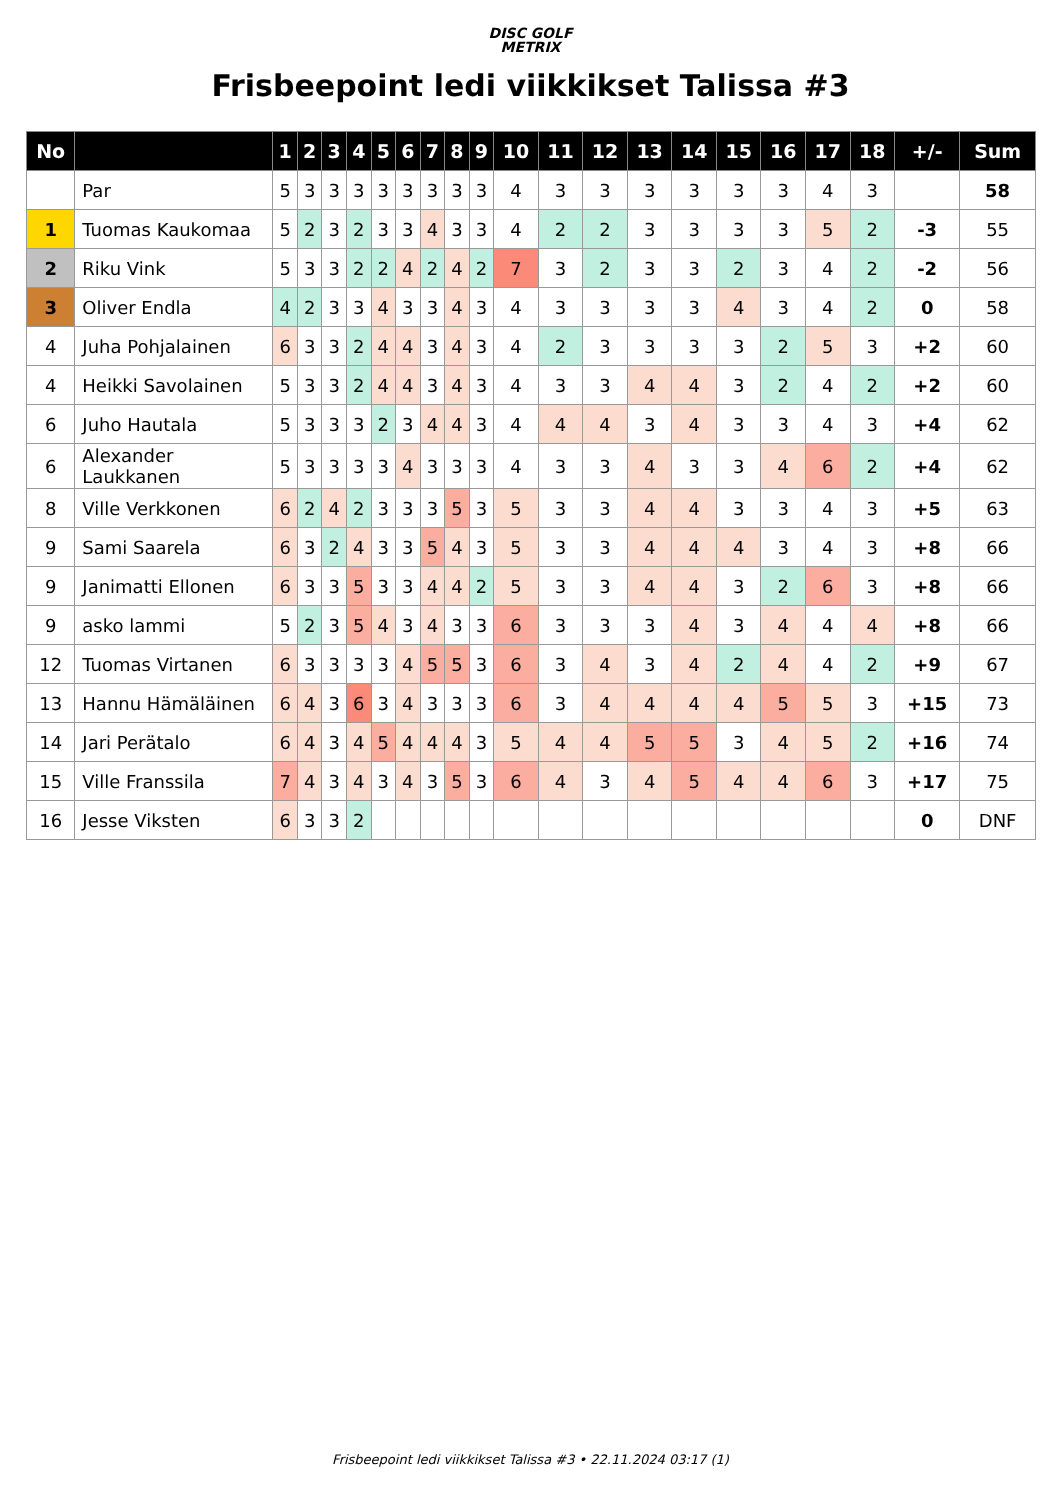DISC GOLF
METRIX
Frisbeepoint ledi viikkikset Talissa #3
| No | | 1 | 2 | 3 | 4 | 5 | 6 | 7 | 8 | 9 | 10 | 11 | 12 | 13 | 14 | 15 | 16 | 17 | 18 | +/- | Sum |
| --- | --- | --- | --- | --- | --- | --- | --- | --- | --- | --- | --- | --- | --- | --- | --- | --- | --- | --- | --- | --- | --- |
| | Par | 5 | 3 | 3 | 3 | 3 | 3 | 3 | 3 | 3 | 4 | 3 | 3 | 3 | 3 | 3 | 3 | 4 | 3 | | 58 |
| 1 | Tuomas Kaukomaa | 5 | 2 | 3 | 2 | 3 | 3 | 4 | 3 | 3 | 4 | 2 | 2 | 3 | 3 | 3 | 3 | 5 | 2 | -3 | 55 |
| 2 | Riku Vink | 5 | 3 | 3 | 2 | 2 | 4 | 2 | 4 | 2 | 7 | 3 | 2 | 3 | 3 | 2 | 3 | 4 | 2 | -2 | 56 |
| 3 | Oliver Endla | 4 | 2 | 3 | 3 | 4 | 3 | 3 | 4 | 3 | 4 | 3 | 3 | 3 | 3 | 4 | 3 | 4 | 2 | 0 | 58 |
| 4 | Juha Pohjalainen | 6 | 3 | 3 | 2 | 4 | 4 | 3 | 4 | 3 | 4 | 2 | 3 | 3 | 3 | 3 | 2 | 5 | 3 | +2 | 60 |
| 4 | Heikki Savolainen | 5 | 3 | 3 | 2 | 4 | 4 | 3 | 4 | 3 | 4 | 3 | 3 | 4 | 4 | 3 | 2 | 4 | 2 | +2 | 60 |
| 6 | Juho Hautala | 5 | 3 | 3 | 3 | 2 | 3 | 4 | 4 | 3 | 4 | 4 | 4 | 3 | 4 | 3 | 3 | 4 | 3 | +4 | 62 |
| 6 | Alexander Laukkanen | 5 | 3 | 3 | 3 | 3 | 4 | 3 | 3 | 3 | 4 | 3 | 3 | 4 | 3 | 3 | 4 | 6 | 2 | +4 | 62 |
| 8 | Ville Verkkonen | 6 | 2 | 4 | 2 | 3 | 3 | 3 | 5 | 3 | 5 | 3 | 3 | 4 | 4 | 3 | 3 | 4 | 3 | +5 | 63 |
| 9 | Sami Saarela | 6 | 3 | 2 | 4 | 3 | 3 | 5 | 4 | 3 | 5 | 3 | 3 | 4 | 4 | 4 | 3 | 4 | 3 | +8 | 66 |
| 9 | Janimatti Ellonen | 6 | 3 | 3 | 5 | 3 | 3 | 4 | 4 | 2 | 5 | 3 | 3 | 4 | 4 | 3 | 2 | 6 | 3 | +8 | 66 |
| 9 | asko lammi | 5 | 2 | 3 | 5 | 4 | 3 | 4 | 3 | 3 | 6 | 3 | 3 | 3 | 4 | 3 | 4 | 4 | 4 | +8 | 66 |
| 12 | Tuomas Virtanen | 6 | 3 | 3 | 3 | 3 | 4 | 5 | 5 | 3 | 6 | 3 | 4 | 3 | 4 | 2 | 4 | 4 | 2 | +9 | 67 |
| 13 | Hannu Hämäläinen | 6 | 4 | 3 | 6 | 3 | 4 | 3 | 3 | 3 | 6 | 3 | 4 | 4 | 4 | 4 | 5 | 5 | 3 | +15 | 73 |
| 14 | Jari Perätalo | 6 | 4 | 3 | 4 | 5 | 4 | 4 | 4 | 3 | 5 | 4 | 4 | 5 | 5 | 3 | 4 | 5 | 2 | +16 | 74 |
| 15 | Ville Franssila | 7 | 4 | 3 | 4 | 3 | 4 | 3 | 5 | 3 | 6 | 4 | 3 | 4 | 5 | 4 | 4 | 6 | 3 | +17 | 75 |
| 16 | Jesse Viksten | 6 | 3 | 3 | 2 | | | | | | | | | | | | | | | 0 | DNF |
Frisbeepoint ledi viikkikset Talissa #3 • 22.11.2024 03:17 (1)